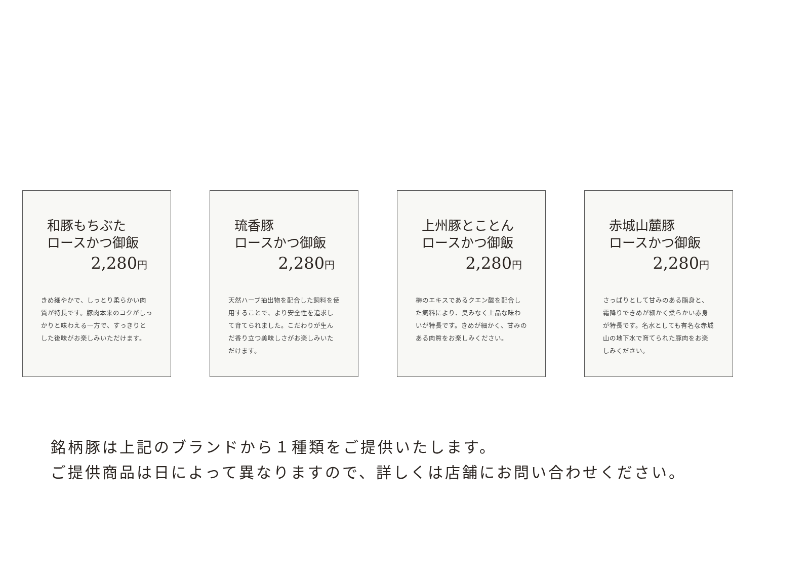和豚もちぶた
ロースかつ御飯
2,280円
きめ細やかで、しっとり柔らかい肉質が特長です。豚肉本来のコクがしっかりと味わえる一方で、すっきりとした後味がお楽しみいただけます。
琉香豚
ロースかつ御飯
2,280円
天然ハーブ抽出物を配合した飼料を使用することで、より安全性を追求して育てられました。こだわりが生んだ香り立つ美味しさがお楽しみいただけます。
上州豚とことん
ロースかつ御飯
2,280円
梅のエキスであるクエン酸を配合した飼料により、臭みなく上品な味わいが特長です。きめが細かく、甘みのある肉質をお楽しみください。
赤城山麓豚
ロースかつ御飯
2,280円
さっぱりとして甘みのある脂身と、霜降りできめが細かく柔らかい赤身が特長です。名水としても有名な赤城山の地下水で育てられた豚肉をお楽しみください。
銘柄豚は上記のブランドから１種類をご提供いたします。
ご提供商品は日によって異なりますので、詳しくは店舗にお問い合わせください。